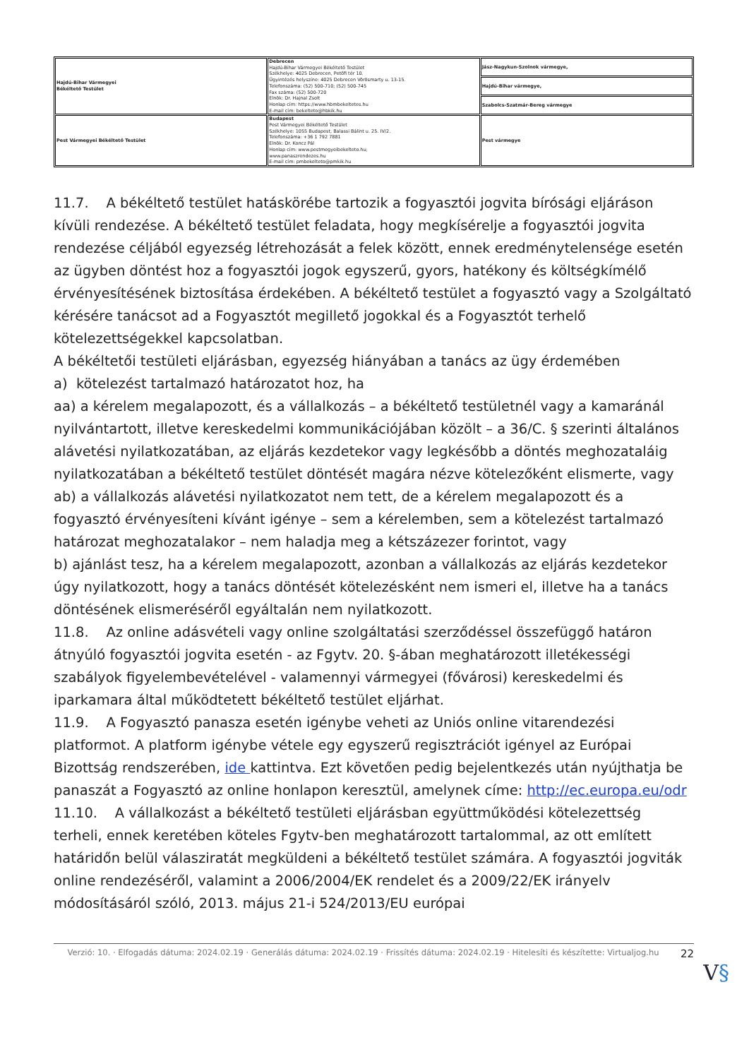| Hajdú-Bihar Vármegyei Békéltető Testület | Debrecen Hajdú-Bihar Vármegyei Békéltető Testület Székhelye: 4025 Debrecen, Petőfi tér 10. Ügyintézés helyszíne: 4025 Debrecen Vörösmarty u. 13-15. Telefonszáma: (52) 500-710; (52) 500-745 Fax száma: (52) 500-720 Elnök: Dr. Hajnal Zsolt Honlap cím: https://www.hbmbekeltetes.hu E-mail cím: bekelteto@hbkik.hu | Jász-Nagykun-Szolnok vármegye, |
| | | Hajdú-Bihar vármegye, |
| | | Szabolcs-Szatmár-Bereg vármegye |
| Pest Vármegyei Békéltető Testület | Budapest Pest Vármegyei Békéltető Testület Székhelye: 1055 Budapest, Balassi Bálint u. 25. IV/2. Telefonszáma: +36 1 792 7881 Elnök: Dr. Koncz Pál Honlap cím: www.pestmegyeibekelteto.hu; www.panaszrendezes.hu E-mail cím: pmbekelteto@pmkik.hu | Pest vármegye |
11.7. A békéltető testület hatáskörébe tartozik a fogyasztói jogvita bírósági eljáráson kívüli rendezése. A békéltető testület feladata, hogy megkísérelje a fogyasztói jogvita rendezése céljából egyezség létrehozását a felek között, ennek eredménytelensége esetén az ügyben döntést hoz a fogyasztói jogok egyszerű, gyors, hatékony és költségkímélő érvényesítésének biztosítása érdekében. A békéltető testület a fogyasztó vagy a Szolgáltató kérésére tanácsot ad a Fogyasztót megillető jogokkal és a Fogyasztót terhelő kötelezettségekkel kapcsolatban.
A békéltetői testületi eljárásban, egyezség hiányában a tanács az ügy érdemében
a) kötelezést tartalmazó határozatot hoz, ha
aa) a kérelem megalapozott, és a vállalkozás – a békéltető testületnél vagy a kamaránál nyilvántartott, illetve kereskedelmi kommunikációjában közölt – a 36/C. § szerinti általános alávetési nyilatkozatában, az eljárás kezdetekor vagy legkésőbb a döntés meghozataláig nyilatkozatában a békéltető testület döntését magára nézve kötelezőként elismerte, vagy
ab) a vállalkozás alávetési nyilatkozatot nem tett, de a kérelem megalapozott és a fogyasztó érvényesíteni kívánt igénye – sem a kérelemben, sem a kötelezést tartalmazó határozat meghozatalakor – nem haladja meg a kétszázezer forintot, vagy
b) ajánlást tesz, ha a kérelem megalapozott, azonban a vállalkozás az eljárás kezdetekor úgy nyilatkozott, hogy a tanács döntését kötelezésként nem ismeri el, illetve ha a tanács döntésének elismeréséről egyáltalán nem nyilatkozott.
11.8. Az online adásvételi vagy online szolgáltatási szerződéssel összefüggő határon átnyúló fogyasztói jogvita esetén - az Fgytv. 20. §-ában meghatározott illetékességi szabályok figyelembevételével - valamennyi vármegyei (fővárosi) kereskedelmi és iparkamara által működtetett békéltető testület eljárhat.
11.9. A Fogyasztó panasza esetén igénybe veheti az Uniós online vitarendezési platformot. A platform igénybe vétele egy egyszerű regisztrációt igényel az Európai Bizottság rendszerében, ide kattintva. Ezt követően pedig bejelentkezés után nyújthatja be panaszát a Fogyasztó az online honlapon keresztül, amelynek címe: http://ec.europa.eu/odr
11.10. A vállalkozást a békéltető testületi eljárásban együttműködési kötelezettség terheli, ennek keretében köteles Fgytv-ben meghatározott tartalommal, az ott említett határidőn belül válasziratát megküldeni a békéltető testület számára. A fogyasztói jogviták online rendezéséről, valamint a 2006/2004/EK rendelet és a 2009/22/EK irányelv módosításáról szóló, 2013. május 21-i 524/2013/EU európai
Verzió: 10. · Elfogadás dátuma: 2024.02.19 · Generálás dátuma: 2024.02.19 · Frissítés dátuma: 2024.02.19 · Hitelesíti és készítette: Virtualjog.hu
22
V§